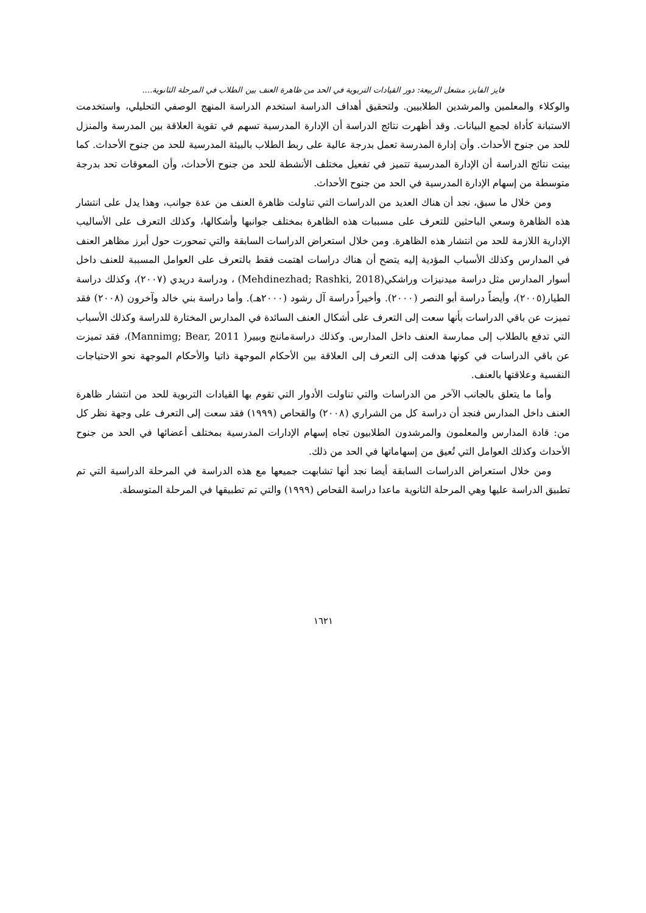فايز الفايز، مشعل الربيعة: دور القيادات التربوية في الحد من ظاهرة العنف بين الطلاب في المرحلة الثانوية....
والوكلاء والمعلمين والمرشدين الطلابيين. ولتحقيق أهداف الدراسة استخدم الدراسة المنهج الوصفي التحليلي، واستخدمت الاستبانة كأداة لجمع البيانات. وقد أظهرت نتائج الدراسة أن الإدارة المدرسية تسهم في تقوية العلاقة بين المدرسة والمنزل للحد من جنوح الأحداث. وأن إدارة المدرسة تعمل بدرجة عالية على ربط الطلاب بالبيئة المدرسية للحد من جنوح الأحداث. كما بينت نتائج الدراسة أن الإدارة المدرسية تتميز في تفعيل مختلف الأنشطة للحد من جنوح الأحداث، وأن المعوقات تحد بدرجة متوسطة من إسهام الإدارة المدرسية في الحد من جنوح الأحداث.
ومن خلال ما سبق، نجد أن هناك العديد من الدراسات التي تناولت ظاهرة العنف من عدة جوانب، وهذا يدل على انتشار هذه الظاهرة وسعي الباحثين للتعرف على مسببات هذه الظاهرة بمختلف جوانبها وأشكالها، وكذلك التعرف على الأساليب الإدارية اللازمة للحد من انتشار هذه الظاهرة. ومن خلال استعراض الدراسات السابقة والتي تمحورت حول أبرز مظاهر العنف في المدارس وكذلك الأسباب المؤدية إليه يتضح أن هناك دراسات اهتمت فقط بالتعرف على العوامل المسببة للعنف داخل أسوار المدارس مثل دراسة ميدنيزات وراشكي(Mehdinezhad; Rashki, 2018) ، ودراسة دريدي (٢٠٠٧)، وكذلك دراسة الطيار(٢٠٠٥)، وأيضاً دراسة أبو النصر (٢٠٠٠). وأخيراً دراسة آل رشود (٢٠٠٠هـ). وأما دراسة بني خالد وآخرون (٢٠٠٨) فقد تميزت عن باقي الدراسات بأنها سعت إلى التعرف على أشكال العنف السائدة في المدارس المختارة للدراسة وكذلك الأسباب التي تدفع بالطلاب إلى ممارسة العنف داخل المدارس. وكذلك دراسةماننج وبيير( Mannimg; Bear, 2011)، فقد تميزت عن باقي الدراسات في كونها هدفت إلى التعرف إلى العلاقة بين الأحكام الموجهة ذاتيا والأحكام الموجهة نحو الاحتياجات النفسية وعلاقتها بالعنف.
وأما ما يتعلق بالجانب الآخر من الدراسات والتي تناولت الأدوار التي تقوم بها القيادات التربوية للحد من انتشار ظاهرة العنف داخل المدارس فنجد أن دراسة كل من الشراري (٢٠٠٨) والقحاص (١٩٩٩) فقد سعت إلى التعرف على وجهة نظر كل من: قادة المدارس والمعلمون والمرشدون الطلابيون تجاه إسهام الإدارات المدرسية بمختلف أعضائها في الحد من جنوح الأحداث وكذلك العوامل التي تُعيق من إسهاماتها في الحد من ذلك.
ومن خلال استعراض الدراسات السابقة أيضا نجد أنها تشابهت جميعها مع هذه الدراسة في المرحلة الدراسية التي تم تطبيق الدراسة عليها وهي المرحلة الثانوية ماعدا دراسة القحاص (١٩٩٩) والتي تم تطبيقها في المرحلة المتوسطة.
١٦٢١